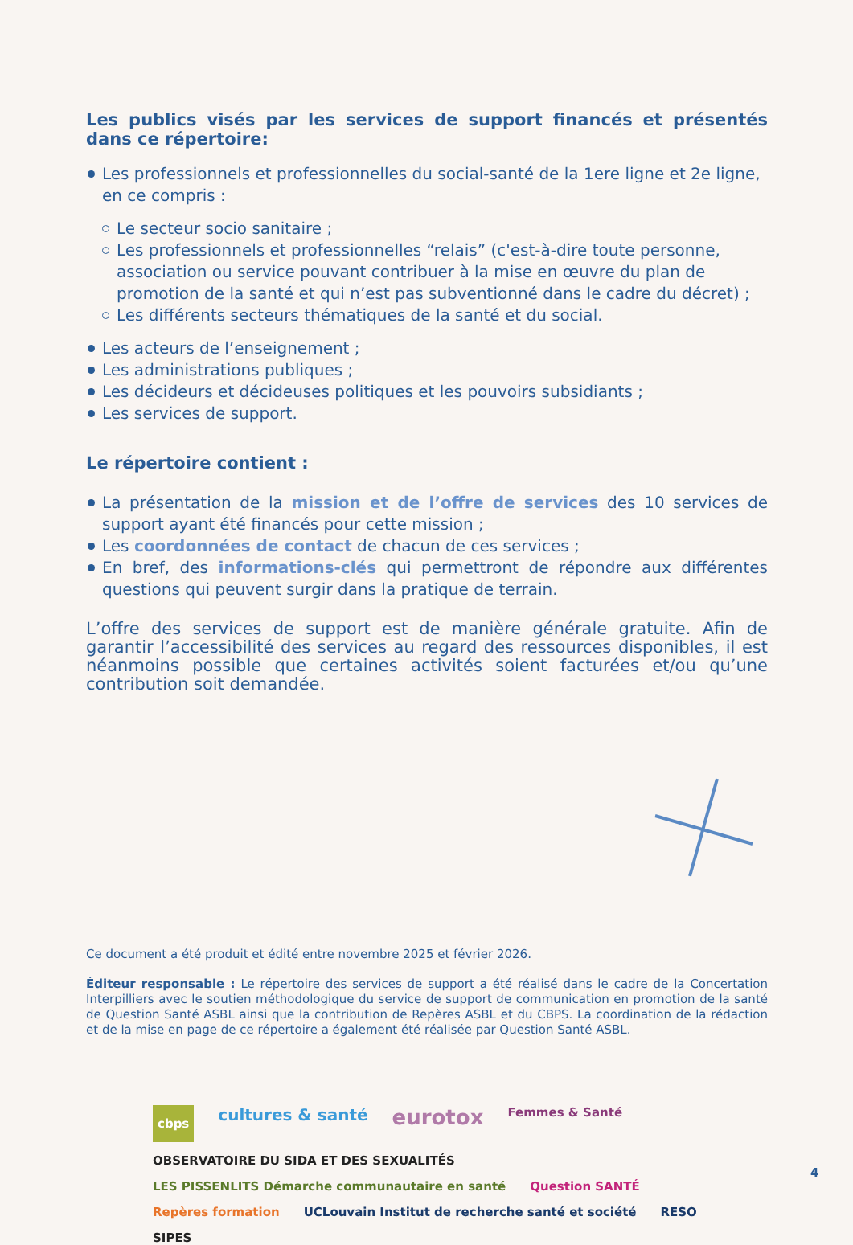Les publics visés par les services de support financés et présentés dans ce répertoire:
Les professionnels et professionnelles du social-santé de la 1ere ligne et 2e ligne, en ce compris :
Le secteur socio sanitaire ;
Les professionnels et professionnelles “relais” (c'est-à-dire toute personne, association ou service pouvant contribuer à la mise en œuvre du plan de promotion de la santé et qui n’est pas subventionné dans le cadre du décret) ;
Les différents secteurs thématiques de la santé et du social.
Les acteurs de l’enseignement ;
Les administrations publiques ;
Les décideurs et décideuses politiques et les pouvoirs subsidiants ;
Les services de support.
Le répertoire contient :
La présentation de la mission et de l’offre de services des 10 services de support ayant été financés pour cette mission ;
Les coordonnées de contact de chacun de ces services ;
En bref, des informations-clés qui permettront de répondre aux différentes questions qui peuvent surgir dans la pratique de terrain.
L’offre des services de support est de manière générale gratuite. Afin de garantir l’accessibilité des services au regard des ressources disponibles, il est néanmoins possible que certaines activités soient facturées et/ou qu’une contribution soit demandée.
Ce document a été produit et édité entre novembre 2025 et février 2026.
Éditeur responsable : Le répertoire des services de support a été réalisé dans le cadre de la Concertation Interpilliers avec le soutien méthodologique du service de support de communication en promotion de la santé de Question Santé ASBL ainsi que la contribution de Repères ASBL et du CBPS. La coordination de la rédaction et de la mise en page de ce répertoire a également été réalisée par Question Santé ASBL.
cbps cultures & santé eurotox Femmes & Santé OBSERVATOIRE DU SIDA ET DES SEXUALITÉS LES PISSENLITS Démarche communautaire en santé Question SANTÉ Repères formation UCLouvain Institut de recherche santé et société RESO SIPES
4